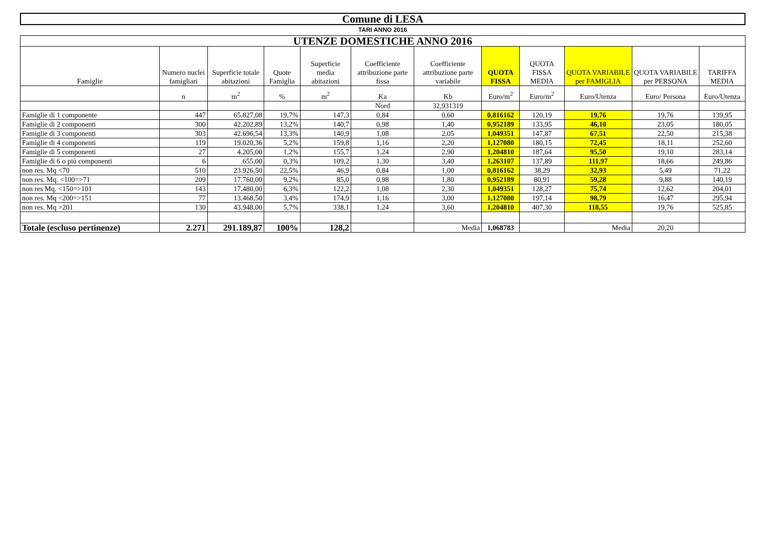Comune di LESA
TARI ANNO 2016
| UTENZE DOMESTICHE ANNO 2016 | | | | | | | | | | | |
| Famiglie | Numero nuclei famigliari | Superficie totale abitazioni | Quote Famiglia | Superficie media abitazioni | Coefficiente attribuzione parte fissa | Coefficiente attribuzione parte variabile | QUOTA FISSA | QUOTA FISSA MEDIA | QUOTA VARIABILE per FAMIGLIA | QUOTA VARIABILE per PERSONA | TARIFFA MEDIA |
| | n | m<sup>2</sup> | % | m<sup>2</sup> | Ka | Kb | Euro/m<sup>2</sup> | Euro/m<sup>2</sup> | Euro/Utenza | Euro/ Persona | Euro/Utenza |
| | | | | | Nord | 32,931319 | | | | | |
| Famiglie di 1 componente | 447 | 65.827,08 | 19,7% | 147,3 | 0,84 | 0,60 | 0,816162 | 120,19 | 19,76 | 19,76 | 139,95 |
| Famiglie di 2 componenti | 300 | 42.202,89 | 13,2% | 140,7 | 0,98 | 1,40 | 0,952189 | 133,95 | 46,10 | 23,05 | 180,05 |
| Famiglie di 3 componenti | 303 | 42.696,54 | 13,3% | 140,9 | 1,08 | 2,05 | 1,049351 | 147,87 | 67,51 | 22,50 | 215,38 |
| Famiglie di 4 componenti | 119 | 19.020,36 | 5,2% | 159,8 | 1,16 | 2,20 | 1,127080 | 180,15 | 72,45 | 18,11 | 252,60 |
| Famiglie di 5 componenti | 27 | 4.205,00 | 1,2% | 155,7 | 1,24 | 2,90 | 1,204810 | 187,64 | 95,50 | 19,10 | 283,14 |
| Famiglie di 6 o più componenti | 6 | 655,00 | 0,3% | 109,2 | 1,30 | 3,40 | 1,263107 | 137,89 | 111,97 | 18,66 | 249,86 |
| non res. Mq <70 | 510 | 23.926,50 | 22,5% | 46,9 | 0,84 | 1,00 | 0,816162 | 38,29 | 32,93 | 5,49 | 71,22 |
| non res. Mq. <100=>71 | 209 | 17.760,00 | 9,2% | 85,0 | 0,98 | 1,80 | 0,952189 | 80,91 | 59,28 | 9,88 | 140,19 |
| non res Mq. <150=>101 | 143 | 17.480,00 | 6,3% | 122,2 | 1,08 | 2,30 | 1,049351 | 128,27 | 75,74 | 12,62 | 204,01 |
| non res. Mq <200=>151 | 77 | 13.468,50 | 3,4% | 174,9 | 1,16 | 3,00 | 1,127080 | 197,14 | 98,79 | 16,47 | 295,94 |
| non res. Mq >201 | 130 | 43.948,00 | 5,7% | 338,1 | 1,24 | 3,60 | 1,204810 | 407,30 | 118,55 | 19,76 | 525,85 |
| Totale (escluso pertinenze) | 2.271 | 291.189,87 | 100% | 128,2 | | Media | 1,068783 | | Media | 20,20 | |